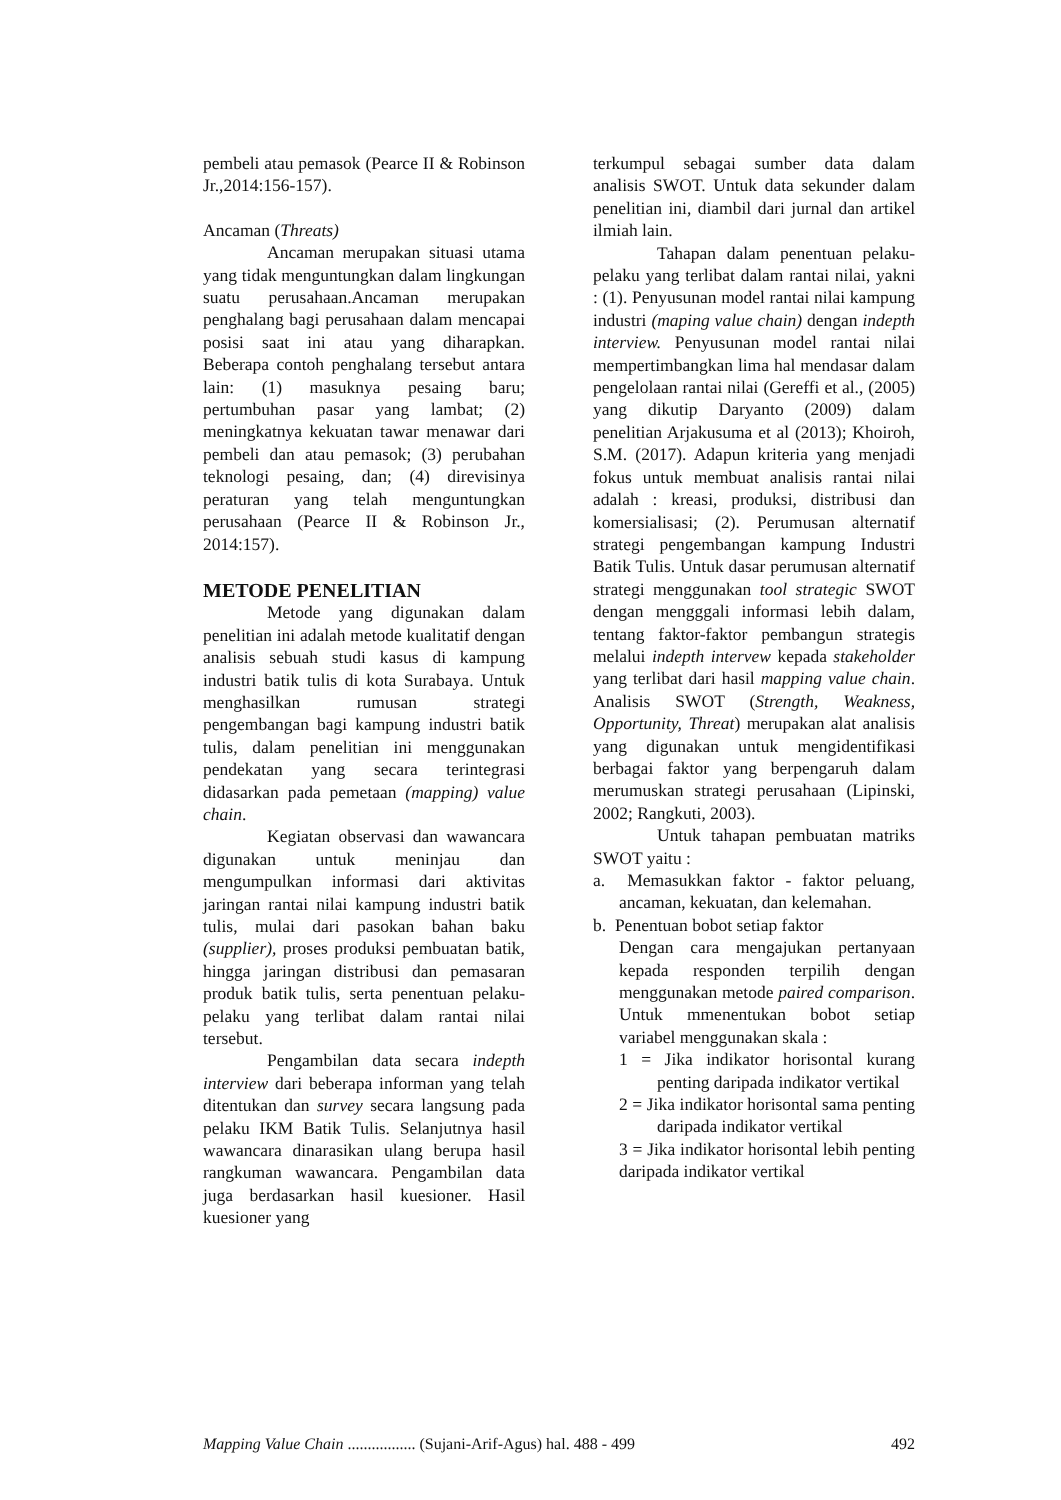pembeli atau pemasok (Pearce II & Robinson Jr.,2014:156-157).
Ancaman (Threats)
Ancaman merupakan situasi utama yang tidak menguntungkan dalam lingkungan suatu perusahaan.Ancaman merupakan penghalang bagi perusahaan dalam mencapai posisi saat ini atau yang diharapkan. Beberapa contoh penghalang tersebut antara lain: (1) masuknya pesaing baru; pertumbuhan pasar yang lambat; (2) meningkatnya kekuatan tawar menawar dari pembeli dan atau pemasok; (3) perubahan teknologi pesaing, dan; (4) direvisinya peraturan yang telah menguntungkan perusahaan (Pearce II & Robinson Jr., 2014:157).
METODE PENELITIAN
Metode yang digunakan dalam penelitian ini adalah metode kualitatif dengan analisis sebuah studi kasus di kampung industri batik tulis di kota Surabaya. Untuk menghasilkan rumusan strategi pengembangan bagi kampung industri batik tulis, dalam penelitian ini menggunakan pendekatan yang secara terintegrasi didasarkan pada pemetaan (mapping) value chain.
Kegiatan observasi dan wawancara digunakan untuk meninjau dan mengumpulkan informasi dari aktivitas jaringan rantai nilai kampung industri batik tulis, mulai dari pasokan bahan baku (supplier), proses produksi pembuatan batik, hingga jaringan distribusi dan pemasaran produk batik tulis, serta penentuan pelaku-pelaku yang terlibat dalam rantai nilai tersebut.
Pengambilan data secara indepth interview dari beberapa informan yang telah ditentukan dan survey secara langsung pada pelaku IKM Batik Tulis. Selanjutnya hasil wawancara dinarasikan ulang berupa hasil rangkuman wawancara. Pengambilan data juga berdasarkan hasil kuesioner. Hasil kuesioner yang
terkumpul sebagai sumber data dalam analisis SWOT. Untuk data sekunder dalam penelitian ini, diambil dari jurnal dan artikel ilmiah lain.
Tahapan dalam penentuan pelaku-pelaku yang terlibat dalam rantai nilai, yakni : (1). Penyusunan model rantai nilai kampung industri (maping value chain) dengan indepth interview. Penyusunan model rantai nilai mempertimbangkan lima hal mendasar dalam pengelolaan rantai nilai (Gereffi et al., (2005) yang dikutip Daryanto (2009) dalam penelitian Arjakusuma et al (2013); Khoiroh, S.M. (2017). Adapun kriteria yang menjadi fokus untuk membuat analisis rantai nilai adalah : kreasi, produksi, distribusi dan komersialisasi; (2). Perumusan alternatif strategi pengembangan kampung Industri Batik Tulis. Untuk dasar perumusan alternatif strategi menggunakan tool strategic SWOT dengan mengggali informasi lebih dalam, tentang faktor-faktor pembangun strategis melalui indepth intervew kepada stakeholder yang terlibat dari hasil mapping value chain. Analisis SWOT (Strength, Weakness, Opportunity, Threat) merupakan alat analisis yang digunakan untuk mengidentifikasi berbagai faktor yang berpengaruh dalam merumuskan strategi perusahaan (Lipinski, 2002; Rangkuti, 2003).
Untuk tahapan pembuatan matriks SWOT yaitu :
a. Memasukkan faktor - faktor peluang, ancaman, kekuatan, dan kelemahan.
b. Penentuan bobot setiap faktor
Dengan cara mengajukan pertanyaan kepada responden terpilih dengan menggunakan metode paired comparison. Untuk mmenentukan bobot setiap variabel menggunakan skala :
1 = Jika indikator horisontal kurang penting daripada indikator vertikal
2 = Jika indikator horisontal sama penting daripada indikator vertikal
3 = Jika indikator horisontal lebih penting daripada indikator vertikal
Mapping Value Chain ................. (Sujani-Arif-Agus) hal. 488 - 499 492